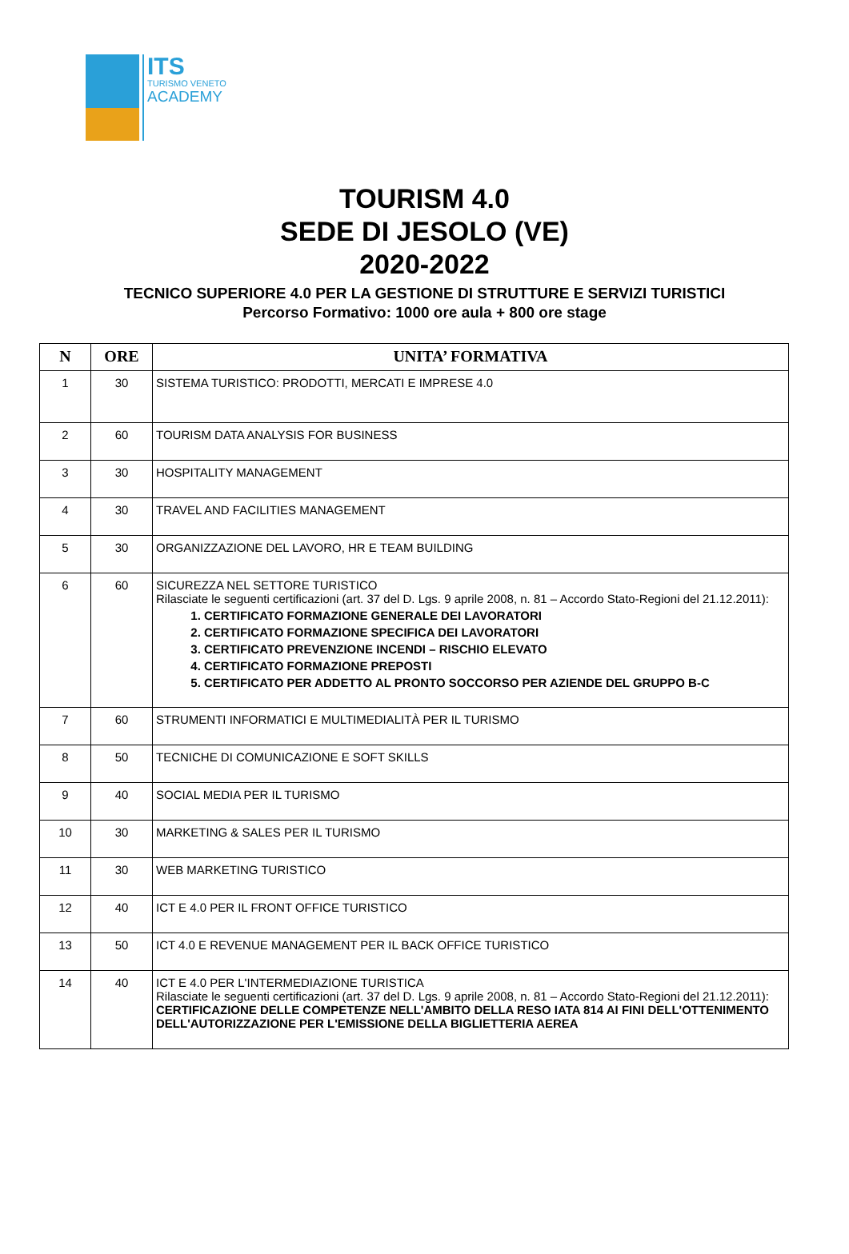ITS
TURISMO VENETO
ACADEMY
TOURISM 4.0
SEDE DI JESOLO (VE)
2020-2022
TECNICO SUPERIORE 4.0 PER LA GESTIONE DI STRUTTURE E SERVIZI TURISTICI
Percorso Formativo: 1000 ore aula + 800 ore stage
| N | ORE | UNITA’ FORMATIVA |
| --- | --- | --- |
| 1 | 30 | SISTEMA TURISTICO: PRODOTTI, MERCATI E IMPRESE 4.0 |
| 2 | 60 | TOURISM DATA ANALYSIS FOR BUSINESS |
| 3 | 30 | HOSPITALITY MANAGEMENT |
| 4 | 30 | TRAVEL AND FACILITIES MANAGEMENT |
| 5 | 30 | ORGANIZZAZIONE DEL LAVORO, HR E TEAM BUILDING |
| 6 | 60 | SICUREZZA NEL SETTORE TURISTICO Rilasciate le seguenti certificazioni (art. 37 del D. Lgs. 9 aprile 2008, n. 81 – Accordo Stato-Regioni del 21.12.2011): 1. CERTIFICATO FORMAZIONE GENERALE DEI LAVORATORI 2. CERTIFICATO FORMAZIONE SPECIFICA DEI LAVORATORI 3. CERTIFICATO PREVENZIONE INCENDI – RISCHIO ELEVATO 4. CERTIFICATO FORMAZIONE PREPOSTI 5. CERTIFICATO PER ADDETTO AL PRONTO SOCCORSO PER AZIENDE DEL GRUPPO B-C |
| 7 | 60 | STRUMENTI INFORMATICI E MULTIMEDIALITÀ PER IL TURISMO |
| 8 | 50 | TECNICHE DI COMUNICAZIONE E SOFT SKILLS |
| 9 | 40 | SOCIAL MEDIA PER IL TURISMO |
| 10 | 30 | MARKETING & SALES PER IL TURISMO |
| 11 | 30 | WEB MARKETING TURISTICO |
| 12 | 40 | ICT E 4.0 PER IL FRONT OFFICE TURISTICO |
| 13 | 50 | ICT 4.0 E REVENUE MANAGEMENT PER IL BACK OFFICE TURISTICO |
| 14 | 40 | ICT E 4.0 PER L'INTERMEDIAZIONE TURISTICA Rilasciate le seguenti certificazioni (art. 37 del D. Lgs. 9 aprile 2008, n. 81 – Accordo Stato-Regioni del 21.12.2011): CERTIFICAZIONE DELLE COMPETENZE NELL'AMBITO DELLA RESO IATA 814 AI FINI DELL'OTTENIMENTO DELL'AUTORIZZAZIONE PER L'EMISSIONE DELLA BIGLIETTERIA AEREA |